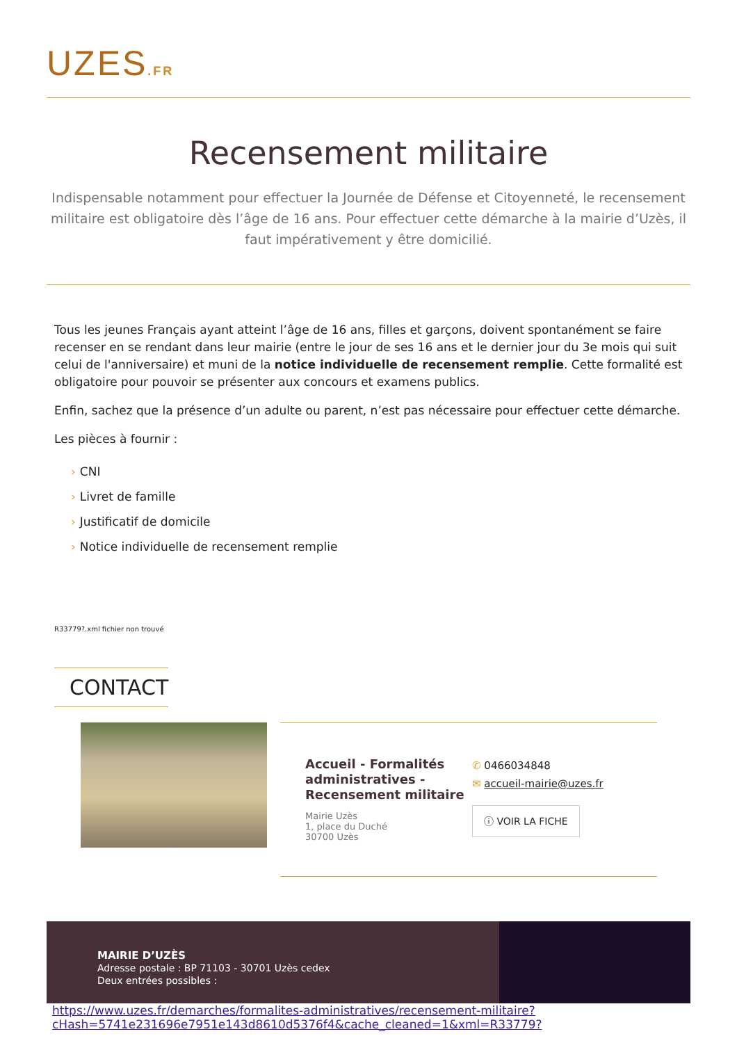UZES.FR
Recensement militaire
Indispensable notamment pour effectuer la Journée de Défense et Citoyenneté, le recensement militaire est obligatoire dès l’âge de 16 ans. Pour effectuer cette démarche à la mairie d’Uzès, il faut impérativement y être domicilié.
Tous les jeunes Français ayant atteint l’âge de 16 ans, filles et garçons, doivent spontanément se faire recenser en se rendant dans leur mairie (entre le jour de ses 16 ans et le dernier jour du 3e mois qui suit celui de l'anniversaire) et muni de la notice individuelle de recensement remplie. Cette formalité est obligatoire pour pouvoir se présenter aux concours et examens publics.
Enfin, sachez que la présence d’un adulte ou parent, n’est pas nécessaire pour effectuer cette démarche.
Les pièces à fournir :
› CNI
› Livret de famille
› Justificatif de domicile
› Notice individuelle de recensement remplie
R33779?.xml fichier non trouvé
CONTACT
Accueil - Formalités administratives - Recensement militaire
Mairie Uzès
1, place du Duché
30700 Uzès
✆ 0466034848
✉ accueil-mairie@uzes.fr
ⓘ VOIR LA FICHE
MAIRIE D’UZÈS
Adresse postale : BP 71103 - 30701 Uzès cedex
Deux entrées possibles :
https://www.uzes.fr/demarches/formalites-administratives/recensement-militaire?
cHash=5741e231696e7951e143d8610d5376f4&cache_cleaned=1&xml=R33779?